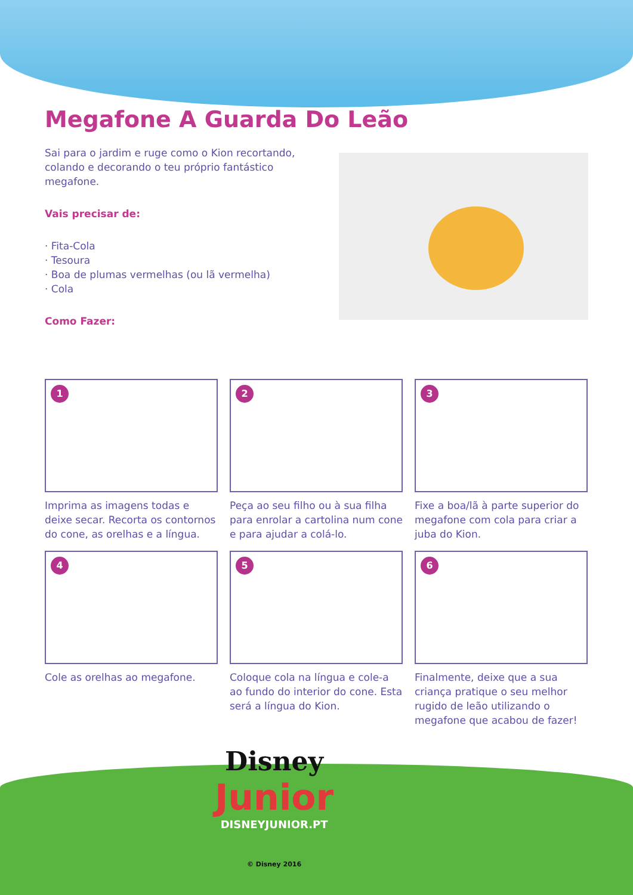Megafone A Guarda Do Leão
Sai para o jardim e ruge como o Kion recortando, colando e decorando o teu próprio fantástico megafone.
Vais precisar de:
· Fita-Cola
· Tesoura
· Boa de plumas vermelhas (ou lã vermelha)
· Cola
Como Fazer:
1
Imprima as imagens todas e deixe secar. Recorta os contornos do cone, as orelhas e a língua.
2
Peça ao seu filho ou à sua filha para enrolar a cartolina num cone e para ajudar a colá-lo.
3
Fixe a boa/lã à parte superior do megafone com cola para criar a juba do Kion.
4
Cole as orelhas ao megafone.
5
Coloque cola na língua e cole-a ao fundo do interior do cone. Esta será a língua do Kion.
6
Finalmente, deixe que a sua criança pratique o seu melhor rugido de leão utilizando o megafone que acabou de fazer!
Disney
Junior
DISNEYJUNIOR.PT
© Disney 2016